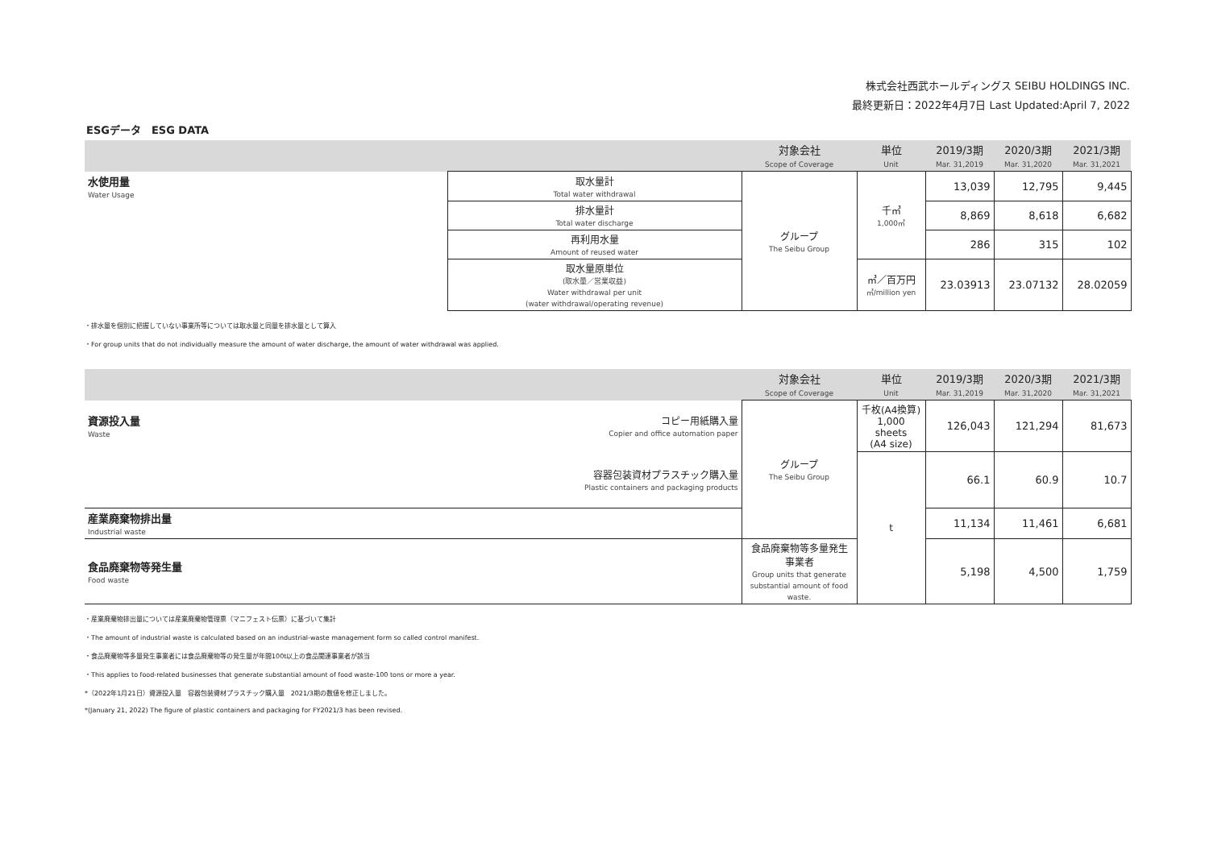株式会社西武ホールディングス SEIBU HOLDINGS INC.
最終更新日：2022年4月7日 Last Updated:April 7, 2022
ESGデータ　ESG DATA
| | | 対象会社 Scope of Coverage | 単位 Unit | 2019/3期 Mar. 31,2019 | 2020/3期 Mar. 31,2020 | 2021/3期 Mar. 31,2021 |
| --- | --- | --- | --- | --- | --- | --- |
| 水使用量 Water Usage | 取水量計 Total water withdrawal | グループ The Seibu Group | 千㎥ 1,000㎥ | 13,039 | 12,795 | 9,445 |
| | 排水量計 Total water discharge | | | 8,869 | 8,618 | 6,682 |
| | 再利用水量 Amount of reused water | | | 286 | 315 | 102 |
| | 取水量原単位 (取水量／営業収益) Water withdrawal per unit (water withdrawal/operating revenue) | | ㎥／百万円 ㎥/million yen | 23.03913 | 23.07132 | 28.02059 |
・排水量を個別に把握していない事業所等については取水量と同量を排水量として算入
・For group units that do not individually measure the amount of water discharge, the amount of water withdrawal was applied.
| | | 対象会社 Scope of Coverage | 単位 Unit | 2019/3期 Mar. 31,2019 | 2020/3期 Mar. 31,2020 | 2021/3期 Mar. 31,2021 |
| --- | --- | --- | --- | --- | --- | --- |
| 資源投入量 Waste | コピー用紙購入量 Copier and office automation paper | グループ The Seibu Group | 千枚(A4換算) 1,000 sheets (A4 size) | 126,043 | 121,294 | 81,673 |
| | 容器包装資材プラスチック購入量 Plastic containers and packaging products | | t | 66.1 | 60.9 | 10.7 |
| 産業廃棄物排出量 Industrial waste | | | | 11,134 | 11,461 | 6,681 |
| 食品廃棄物等発生量 Food waste | | 食品廃棄物等多量発生 事業者 Group units that generate substantial amount of food waste. | | 5,198 | 4,500 | 1,759 |
・産業廃棄物排出量については産業廃棄物管理票（マニフェスト伝票）に基づいて集計
・The amount of industrial waste is calculated based on an industrial-waste management form so called control manifest.
・食品廃棄物等多量発生事業者には食品廃棄物等の発生量が年間100t以上の食品関連事業者が該当
・This applies to food-related businesses that generate substantial amount of food waste-100 tons or more a year.
*（2022年1月21日）資源投入量　容器包装資材プラスチック購入量　2021/3期の数値を修正しました。
*(January 21, 2022) The figure of plastic containers and packaging for FY2021/3 has been revised.